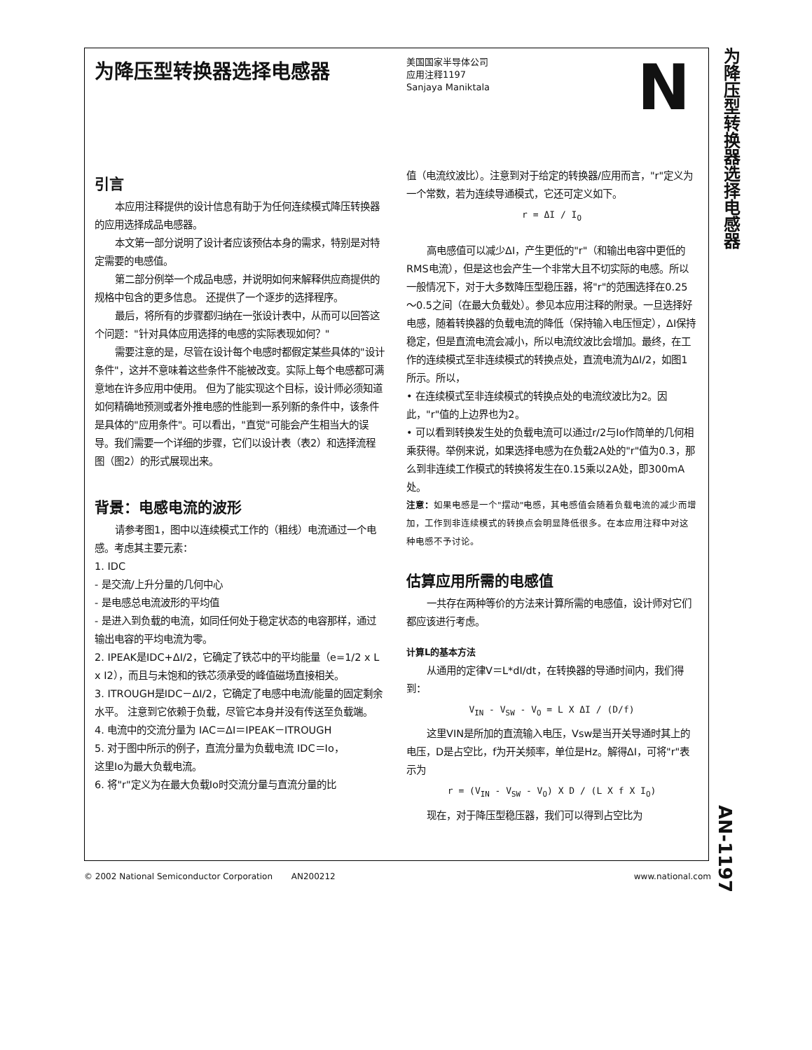为降压型转换器选择电感器
AN-1197
为降压型转换器选择电感器
美国国家半导体公司
应用注释1197
Sanjaya Maniktala
Ν
引言
本应用注释提供的设计信息有助于为任何连续模式降压转换器的应用选择成品电感器。
本文第一部分说明了设计者应该预估本身的需求，特别是对特定需要的电感值。
第二部分例举一个成品电感，并说明如何来解释供应商提供的规格中包含的更多信息。 还提供了一个逐步的选择程序。
最后，将所有的步骤都归纳在一张设计表中，从而可以回答这个问题："针对具体应用选择的电感的实际表现如何？"
需要注意的是，尽管在设计每个电感时都假定某些具体的"设计条件"，这并不意味着这些条件不能被改变。实际上每个电感都可满意地在许多应用中使用。 但为了能实现这个目标，设计师必须知道如何精确地预测或者外推电感的性能到一系列新的条件中，该条件是具体的"应用条件"。可以看出，"直觉"可能会产生相当大的误导。我们需要一个详细的步骤，它们以设计表（表2）和选择流程图（图2）的形式展现出来。
背景：电感电流的波形
请参考图1，图中以连续模式工作的（粗线）电流通过一个电感。考虑其主要元素：
1. IDC
- 是交流/上升分量的几何中心
- 是电感总电流波形的平均值
- 是进入到负载的电流，如同任何处于稳定状态的电容那样，通过输出电容的平均电流为零。
2. IPEAK是IDC+ΔI/2，它确定了铁芯中的平均能量（e=1/2 x L x I2），而且与未饱和的铁芯须承受的峰值磁场直接相关。
3. ITROUGH是IDC－ΔI/2，它确定了电感中电流/能量的固定剩余水平。 注意到它依赖于负载，尽管它本身并没有传送至负载端。
4. 电流中的交流分量为 IAC＝ΔI＝IPEAK－ITROUGH
5. 对于图中所示的例子，直流分量为负载电流 IDC＝Io，
这里Io为最大负载电流。
6. 将"r"定义为在最大负载Io时交流分量与直流分量的比
值（电流纹波比）。注意到对于给定的转换器/应用而言，"r"定义为一个常数，若为连续导通模式，它还可定义如下。
r = ΔI / I<sub>O</sub>
高电感值可以减少ΔI，产生更低的"r"（和输出电容中更低的RMS电流），但是这也会产生一个非常大且不切实际的电感。所以一般情况下，对于大多数降压型稳压器，将"r"的范围选择在0.25～0.5之间（在最大负载处）。参见本应用注释的附录。一旦选择好电感，随着转换器的负载电流的降低（保持输入电压恒定），ΔI保持稳定，但是直流电流会减小，所以电流纹波比会增加。最终，在工作的连续模式至非连续模式的转换点处，直流电流为ΔI/2，如图1所示。所以，
• 在连续模式至非连续模式的转换点处的电流纹波比为2。因此，"r"值的上边界也为2。
• 可以看到转换发生处的负载电流可以通过r/2与Io作简单的几何相乘获得。举例来说，如果选择电感为在负载2A处的"r"值为0.3，那么到非连续工作模式的转换将发生在0.15乘以2A处，即300mA处。
注意：如果电感是一个"摆动"电感，其电感值会随着负载电流的减少而增加，工作到非连续模式的转换点会明显降低很多。在本应用注释中对这种电感不予讨论。
估算应用所需的电感值
一共存在两种等价的方法来计算所需的电感值，设计师对它们都应该进行考虑。
计算L的基本方法
从通用的定律V＝L*dI/dt，在转换器的导通时间内，我们得到：
V<sub>IN</sub> - V<sub>SW</sub> - V<sub>O</sub> = L X ΔI / (D/f)
这里VIN是所加的直流输入电压，Vsw是当开关导通时其上的电压，D是占空比，f为开关频率，单位是Hz。解得ΔI，可将"r"表示为
r = (V<sub>IN</sub> - V<sub>SW</sub> - V<sub>O</sub>) X D / (L X f X I<sub>O</sub>)
现在，对于降压型稳压器，我们可以得到占空比为
© 2002 National Semiconductor Corporation AN200212 www.national.com